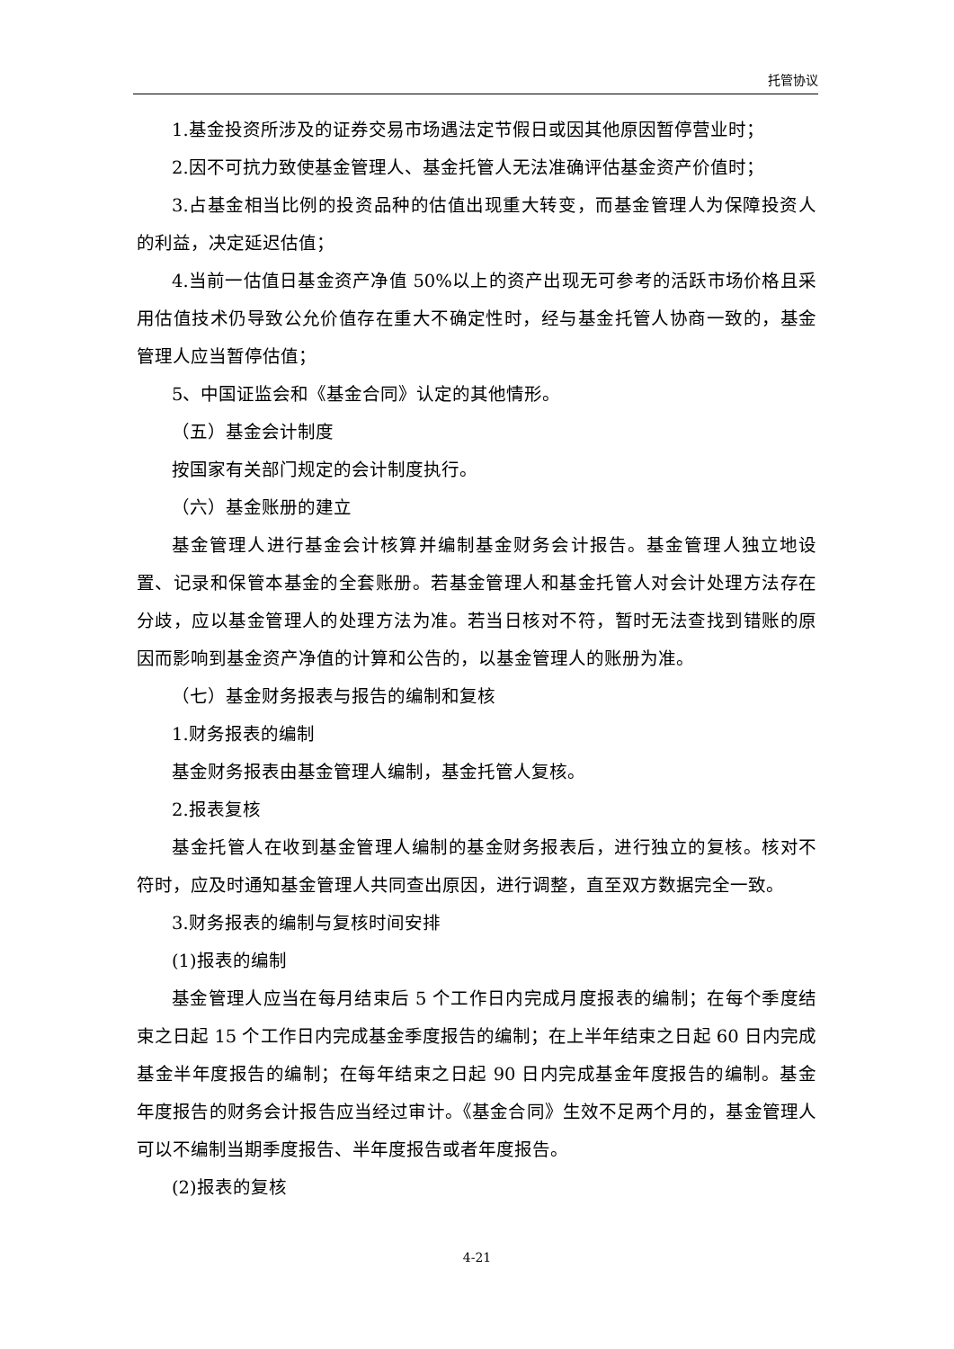托管协议
1.基金投资所涉及的证券交易市场遇法定节假日或因其他原因暂停营业时；
2.因不可抗力致使基金管理人、基金托管人无法准确评估基金资产价值时；
3.占基金相当比例的投资品种的估值出现重大转变，而基金管理人为保障投资人的利益，决定延迟估值；
4.当前一估值日基金资产净值 50%以上的资产出现无可参考的活跃市场价格且采用估值技术仍导致公允价值存在重大不确定性时，经与基金托管人协商一致的，基金管理人应当暂停估值；
5、中国证监会和《基金合同》认定的其他情形。
（五）基金会计制度
按国家有关部门规定的会计制度执行。
（六）基金账册的建立
基金管理人进行基金会计核算并编制基金财务会计报告。基金管理人独立地设置、记录和保管本基金的全套账册。若基金管理人和基金托管人对会计处理方法存在分歧，应以基金管理人的处理方法为准。若当日核对不符，暂时无法查找到错账的原因而影响到基金资产净值的计算和公告的，以基金管理人的账册为准。
（七）基金财务报表与报告的编制和复核
1.财务报表的编制
基金财务报表由基金管理人编制，基金托管人复核。
2.报表复核
基金托管人在收到基金管理人编制的基金财务报表后，进行独立的复核。核对不符时，应及时通知基金管理人共同查出原因，进行调整，直至双方数据完全一致。
3.财务报表的编制与复核时间安排
(1)报表的编制
基金管理人应当在每月结束后 5 个工作日内完成月度报表的编制；在每个季度结束之日起 15 个工作日内完成基金季度报告的编制；在上半年结束之日起 60 日内完成基金半年度报告的编制；在每年结束之日起 90 日内完成基金年度报告的编制。基金年度报告的财务会计报告应当经过审计。《基金合同》生效不足两个月的，基金管理人可以不编制当期季度报告、半年度报告或者年度报告。
(2)报表的复核
4-21